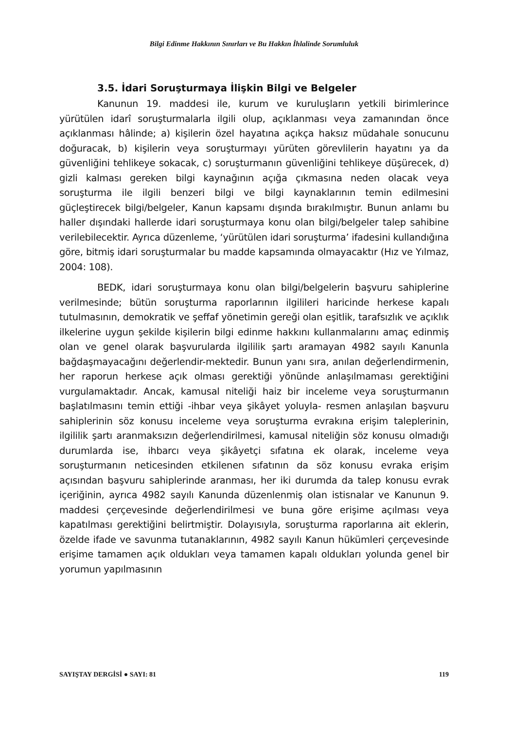Bilgi Edinme Hakkının Sınırları ve Bu Hakkın İhlalinde Sorumluluk
3.5. İdari Soruşturmaya İlişkin Bilgi ve Belgeler
Kanunun 19. maddesi ile, kurum ve kuruluşların yetkili birimlerince yürütülen idarî soruşturmalarla ilgili olup, açıklanması veya zamanından önce açıklanması hâlinde; a) kişilerin özel hayatına açıkça haksız müdahale sonucunu doğuracak, b) kişilerin veya soruşturmayı yürüten görevlilerin hayatını ya da güvenliğini tehlikeye sokacak, c) soruşturmanın güvenliğini tehlikeye düşürecek, d) gizli kalması gereken bilgi kaynağının açığa çıkmasına neden olacak veya soruşturma ile ilgili benzeri bilgi ve bilgi kaynaklarının temin edilmesini güçleştirecek bilgi/belgeler, Kanun kapsamı dışında bırakılmıştır. Bunun anlamı bu haller dışındaki hallerde idari soruşturmaya konu olan bilgi/belgeler talep sahibine verilebilecektir. Ayrıca düzenleme, ‘yürütülen idari soruşturma’ ifadesini kullandığına göre, bitmiş idari soruşturmalar bu madde kapsamında olmayacaktır (Hız ve Yılmaz, 2004: 108).
BEDK, idari soruşturmaya konu olan bilgi/belgelerin başvuru sahiplerine verilmesinde; bütün soruşturma raporlarının ilgilileri haricinde herkese kapalı tutulmasının, demokratik ve şeffaf yönetimin gereği olan eşitlik, tarafsızlık ve açıklık ilkelerine uygun şekilde kişilerin bilgi edinme hakkını kullanmalarını amaç edinmiş olan ve genel olarak başvurularda ilgililik şartı aramayan 4982 sayılı Kanunla bağdaşmayacağını değerlendir-mektedir. Bunun yanı sıra, anılan değerlendirmenin, her raporun herkese açık olması gerektiği yönünde anlaşılmaması gerektiğini vurgulamaktadır. Ancak, kamusal niteliği haiz bir inceleme veya soruşturmanın başlatılmasını temin ettiği -ihbar veya şikâyet yoluyla- resmen anlaşılan başvuru sahiplerinin söz konusu inceleme veya soruşturma evrakına erişim taleplerinin, ilgililik şartı aranmaksızın değerlendirilmesi, kamusal niteliğin söz konusu olmadığı durumlarda ise, ihbarcı veya şikâyetçi sıfatına ek olarak, inceleme veya soruşturmanın neticesinden etkilenen sıfatının da söz konusu evraka erişim açısından başvuru sahiplerinde aranması, her iki durumda da talep konusu evrak içeriğinin, ayrıca 4982 sayılı Kanunda düzenlenmiş olan istisnalar ve Kanunun 9. maddesi çerçevesinde değerlendirilmesi ve buna göre erişime açılması veya kapatılması gerektiğini belirtmiştir. Dolayısıyla, soruşturma raporlarına ait eklerin, özelde ifade ve savunma tutanaklarının, 4982 sayılı Kanun hükümleri çerçevesinde erişime tamamen açık oldukları veya tamamen kapalı oldukları yolunda genel bir yorumun yapılmasının
SAYIŞTAY DERGİSİ ● SAYI: 81 119